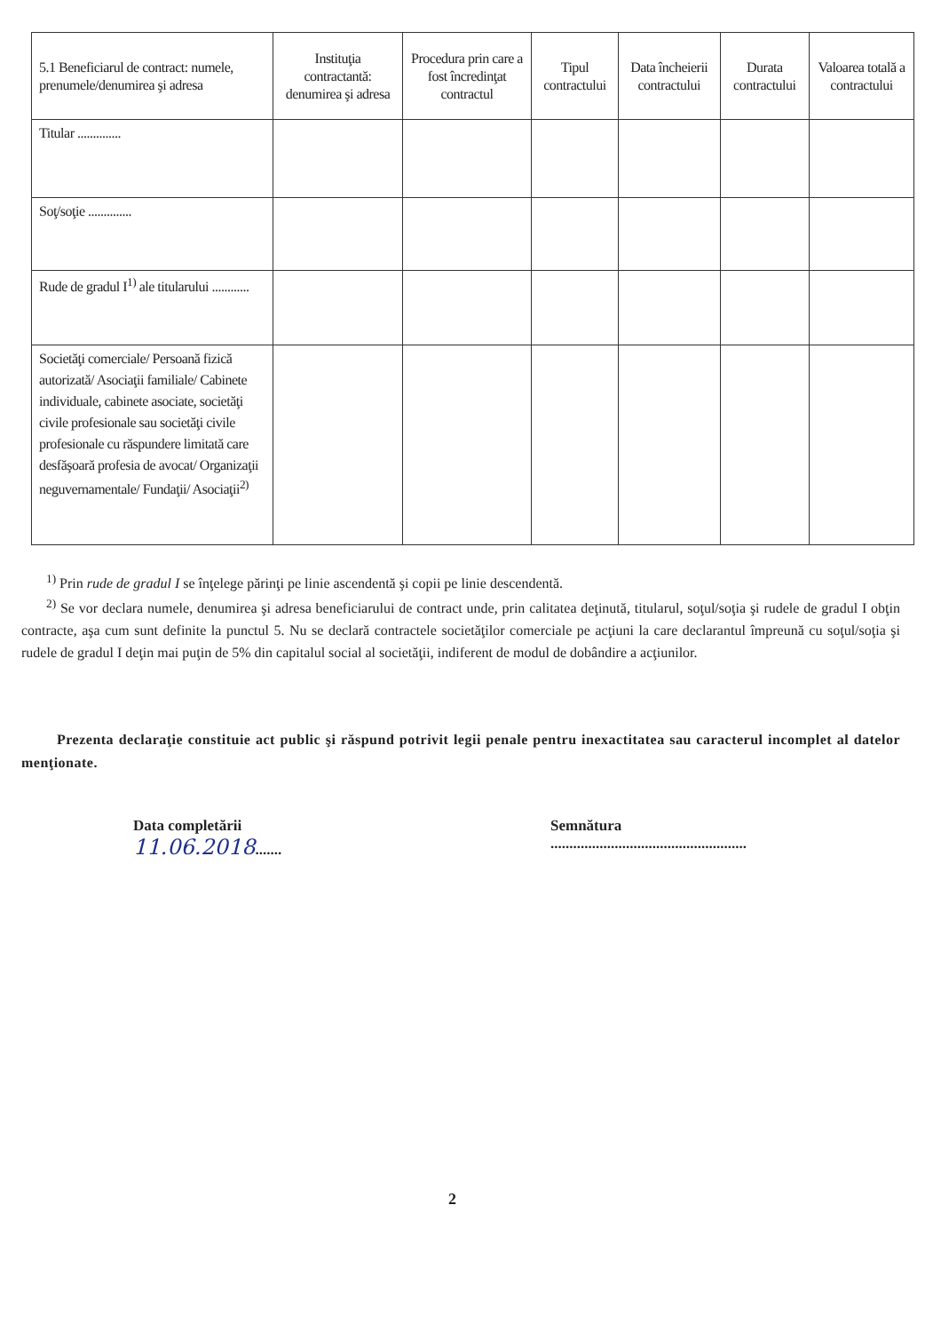| 5.1 Beneficiarul de contract: numele, prenumele/denumirea şi adresa | Instituţia contractantă: denumirea şi adresa | Procedura prin care a fost încredinţat contractul | Tipul contractului | Data încheierii contractului | Durata contractului | Valoarea totală a contractului |
| --- | --- | --- | --- | --- | --- | --- |
| Titular .............. | | | | | | |
| Soţ/soţie .............. | | | | | | |
| Rude de gradul I<sup>1)</sup> ale titularului ............ | | | | | | |
| Societăţi comerciale/ Persoană fizică autorizată/ Asociaţii familiale/ Cabinete individuale, cabinete asociate, societăţi civile profesionale sau societăţi civile profesionale cu răspundere limitată care desfăşoară profesia de avocat/ Organizaţii neguvernamentale/ Fundaţii/ Asociaţii<sup>2)</sup> | | | | | | |
<sup>1)</sup> Prin rude de gradul I se înţelege părinţi pe linie ascendentă şi copii pe linie descendentă.
<sup>2)</sup> Se vor declara numele, denumirea şi adresa beneficiarului de contract unde, prin calitatea deţinută, titularul, soţul/soţia şi rudele de gradul I obţin contracte, aşa cum sunt definite la punctul 5. Nu se declară contractele societăţilor comerciale pe acţiuni la care declarantul împreună cu soţul/soţia şi rudele de gradul I deţin mai puţin de 5% din capitalul social al societăţii, indiferent de modul de dobândire a acţiunilor.
Prezenta declaraţie constituie act public şi răspund potrivit legii penale pentru inexactitatea sau caracterul incomplet al datelor menţionate.
Data completării
11.06.2018.......
Semnătura
....................................................
2